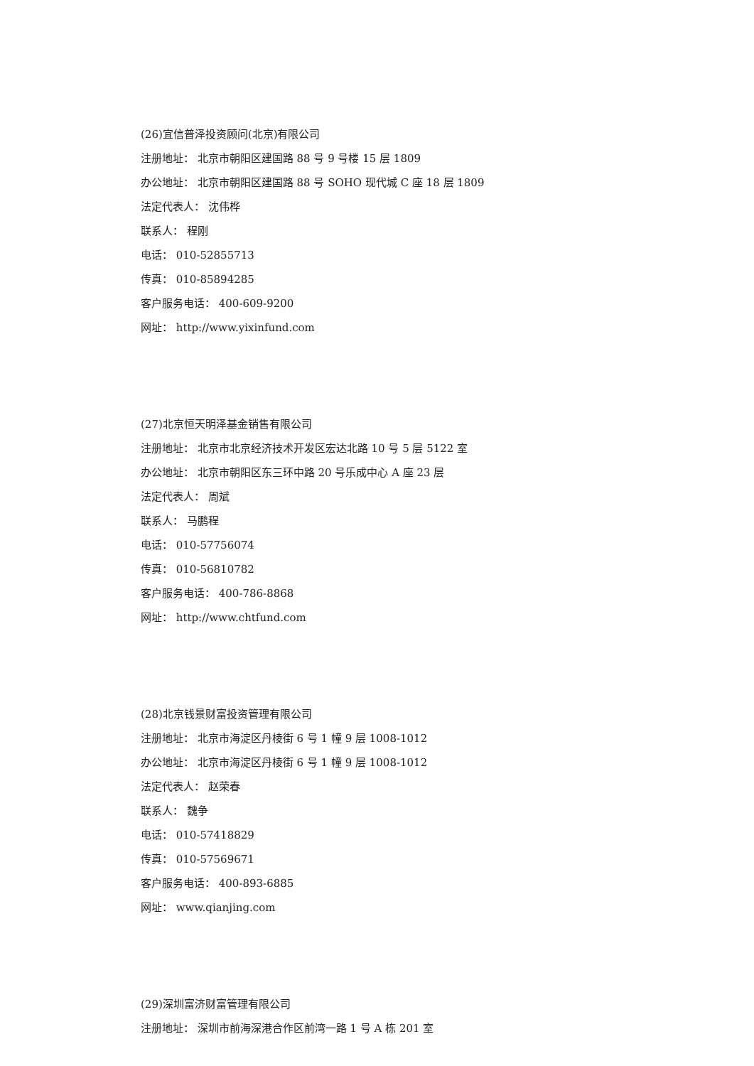(26)宜信普泽投资顾问(北京)有限公司
注册地址： 北京市朝阳区建国路 88 号 9 号楼 15 层 1809
办公地址： 北京市朝阳区建国路 88 号 SOHO 现代城 C 座 18 层 1809
法定代表人： 沈伟桦
联系人： 程刚
电话： 010-52855713
传真： 010-85894285
客户服务电话： 400-609-9200
网址： http://www.yixinfund.com
(27)北京恒天明泽基金销售有限公司
注册地址： 北京市北京经济技术开发区宏达北路 10 号 5 层 5122 室
办公地址： 北京市朝阳区东三环中路 20 号乐成中心 A 座 23 层
法定代表人： 周斌
联系人： 马鹏程
电话： 010-57756074
传真： 010-56810782
客户服务电话： 400-786-8868
网址： http://www.chtfund.com
(28)北京钱景财富投资管理有限公司
注册地址： 北京市海淀区丹棱街 6 号 1 幢 9 层 1008-1012
办公地址： 北京市海淀区丹棱街 6 号 1 幢 9 层 1008-1012
法定代表人： 赵荣春
联系人： 魏争
电话： 010-57418829
传真： 010-57569671
客户服务电话： 400-893-6885
网址： www.qianjing.com
(29)深圳富济财富管理有限公司
注册地址： 深圳市前海深港合作区前湾一路 1 号 A 栋 201 室